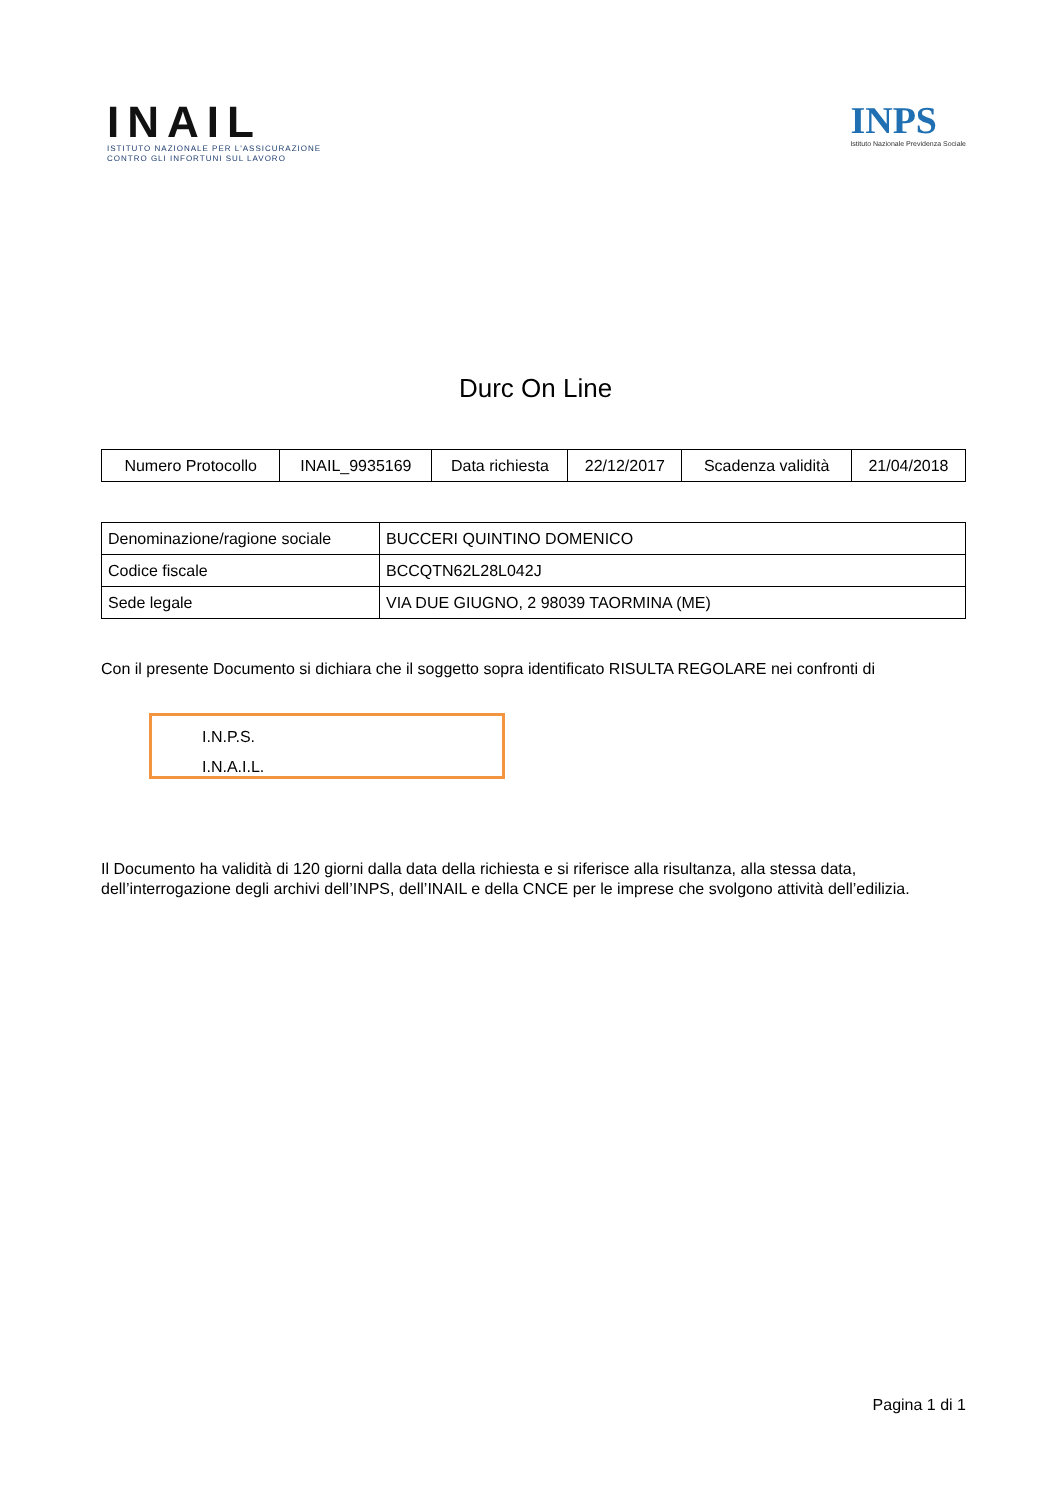INAIL
ISTITUTO NAZIONALE PER L'ASSICURAZIONE
CONTRO GLI INFORTUNI SUL LAVORO
INPS
Istituto Nazionale Previdenza Sociale
Durc On Line
| Numero Protocollo | INAIL_9935169 | Data richiesta | 22/12/2017 | Scadenza validità | 21/04/2018 |
| Denominazione/ragione sociale | BUCCERI QUINTINO DOMENICO |
| Codice fiscale | BCCQTN62L28L042J |
| Sede legale | VIA DUE GIUGNO, 2 98039 TAORMINA (ME) |
Con il presente Documento si dichiara che il soggetto sopra identificato RISULTA REGOLARE nei confronti di
I.N.P.S.
I.N.A.I.L.
Il Documento ha validità di 120 giorni dalla data della richiesta e si riferisce alla risultanza, alla stessa data, dell’interrogazione degli archivi dell’INPS, dell’INAIL e della CNCE per le imprese che svolgono attività dell’edilizia.
Pagina 1 di 1